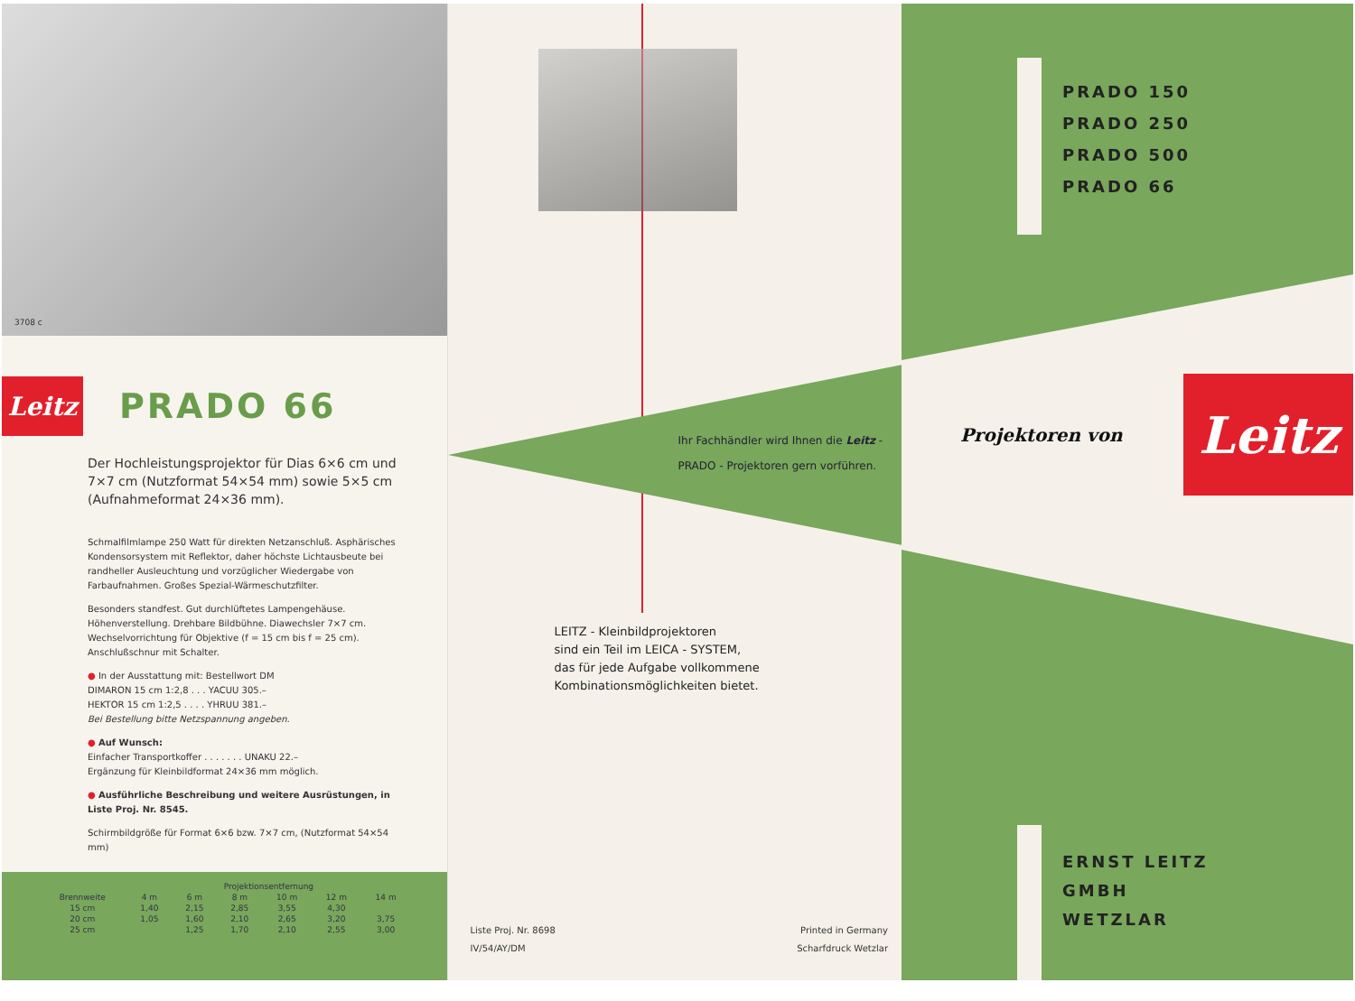3708 c
Leitz
PRADO 66
Der Hochleistungsprojektor für Dias 6×6 cm und 7×7 cm (Nutzformat 54×54 mm) sowie 5×5 cm (Aufnahmeformat 24×36 mm).
Schmalfilmlampe 250 Watt für direkten Netzanschluß. Asphärisches Kondensorsystem mit Reflektor, daher höchste Lichtausbeute bei randheller Ausleuchtung und vorzüglicher Wiedergabe von Farbaufnahmen. Großes Spezial-Wärmeschutzfilter.
Besonders standfest. Gut durchlüftetes Lampengehäuse. Höhenverstellung. Drehbare Bildbühne. Diawechsler 7×7 cm. Wechselvorrichtung für Objektive (f = 15 cm bis f = 25 cm). Anschlußschnur mit Schalter.
● In der Ausstattung mit: Bestellwort DM
DIMARON 15 cm 1:2,8 . . . YACUU 305.–
HEKTOR 15 cm 1:2,5 . . . . YHRUU 381.–
Bei Bestellung bitte Netzspannung angeben.
● Auf Wunsch:
Einfacher Transportkoffer . . . . . . . UNAKU 22.–
Ergänzung für Kleinbildformat 24×36 mm möglich.
● Ausführliche Beschreibung und weitere Ausrüstungen, in Liste Proj. Nr. 8545.
Schirmbildgröße für Format 6×6 bzw. 7×7 cm, (Nutzformat 54×54 mm)
| | Projektionsentfernung | | | | | |
| --- | --- | --- | --- | --- | --- | --- |
| Brennweite | 4 m | 6 m | 8 m | 10 m | 12 m | 14 m |
| 15 cm | 1,40 | 2,15 | 2,85 | 3,55 | 4,30 | |
| 20 cm | 1,05 | 1,60 | 2,10 | 2,65 | 3,20 | 3,75 |
| 25 cm | | 1,25 | 1,70 | 2,10 | 2,55 | 3,00 |
Ihr Fachhändler wird Ihnen die Leitz - PRADO - Projektoren gern vorführen.
LEITZ - Kleinbildprojektoren
sind ein Teil im LEICA - SYSTEM,
das für jede Aufgabe vollkommene
Kombinationsmöglichkeiten bietet.
Liste Proj. Nr. 8698
IV/54/AY/DM
Printed in Germany
Scharfdruck Wetzlar
PRADO 150
PRADO 250
PRADO 500
PRADO 66
Projektoren von
Leitz
ERNST LEITZ
GMBH
WETZLAR